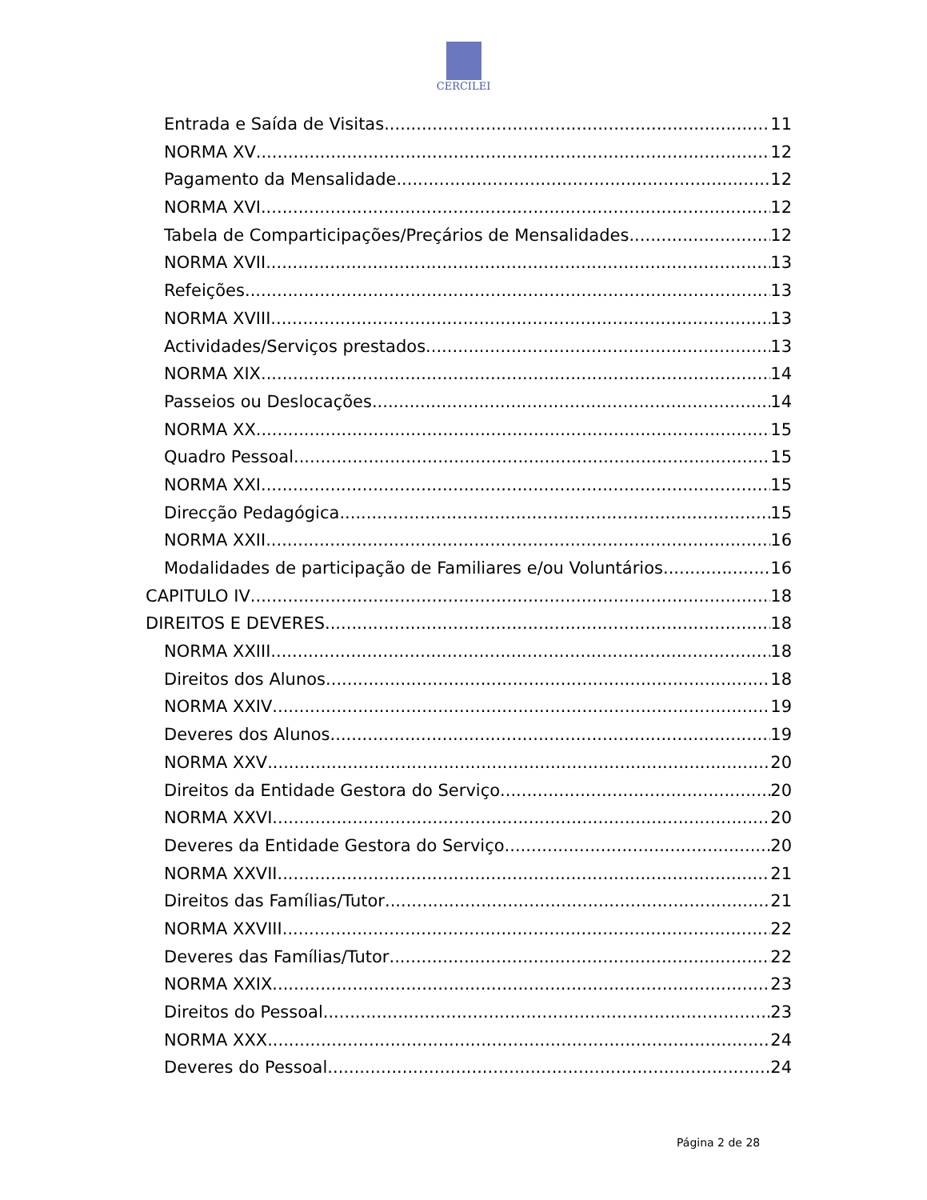CERCILEI
Entrada e Saída de Visitas 11
NORMA XV 12
Pagamento da Mensalidade 12
NORMA XVI 12
Tabela de Comparticipações/Preçários de Mensalidades 12
NORMA XVII 13
Refeições 13
NORMA XVIII 13
Actividades/Serviços prestados 13
NORMA XIX 14
Passeios ou Deslocações 14
NORMA XX 15
Quadro Pessoal 15
NORMA XXI 15
Direcção Pedagógica 15
NORMA XXII 16
Modalidades de participação de Familiares e/ou Voluntários 16
CAPITULO IV 18
DIREITOS E DEVERES 18
NORMA XXIII 18
Direitos dos Alunos 18
NORMA XXIV 19
Deveres dos Alunos 19
NORMA XXV 20
Direitos da Entidade Gestora do Serviço 20
NORMA XXVI 20
Deveres da Entidade Gestora do Serviço 20
NORMA XXVII 21
Direitos das Famílias/Tutor 21
NORMA XXVIII 22
Deveres das Famílias/Tutor 22
NORMA XXIX 23
Direitos do Pessoal 23
NORMA XXX 24
Deveres do Pessoal 24
Página 2 de 28